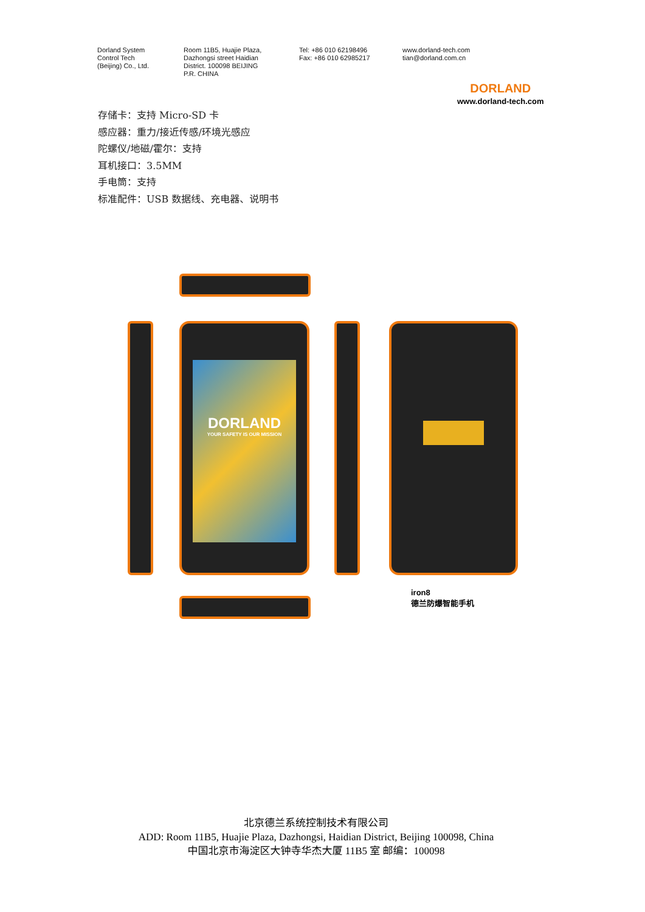Dorland System
Control Tech
(Beijing) Co., Ltd.
Room 11B5, Huajie Plaza,
Dazhongsi street Haidian
District. 100098 BEIJING
P.R. CHINA
Tel: +86 010 62198496
Fax: +86 010 62985217
www.dorland-tech.com
tian@dorland.com.cn
DORLAND
www.dorland-tech.com
存储卡：支持 Micro-SD 卡
感应器：重力/接近传感/环境光感应
陀螺仪/地磁/霍尔：支持
耳机接口：3.5MM
手电筒：支持
标准配件：USB 数据线、充电器、说明书
DORLAND
YOUR SAFETY IS OUR MISSION
iron8
德兰防爆智能手机
北京德兰系统控制技术有限公司
ADD: Room 11B5, Huajie Plaza, Dazhongsi, Haidian District, Beijing 100098, China
中国北京市海淀区大钟寺华杰大厦 11B5 室 邮编：100098